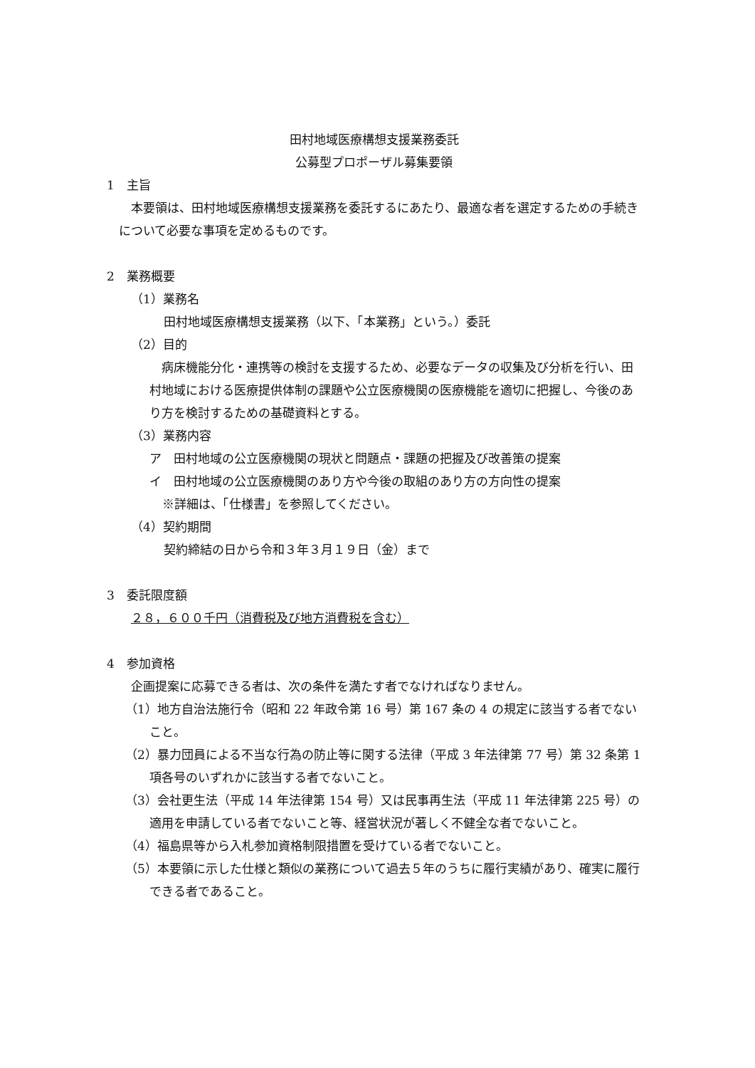田村地域医療構想支援業務委託
公募型プロポーザル募集要領
1　主旨
本要領は、田村地域医療構想支援業務を委託するにあたり、最適な者を選定するための手続きについて必要な事項を定めるものです。
2　業務概要
（1）業務名
田村地域医療構想支援業務（以下、「本業務」という。）委託
（2）目的
病床機能分化・連携等の検討を支援するため、必要なデータの収集及び分析を行い、田村地域における医療提供体制の課題や公立医療機関の医療機能を適切に把握し、今後のあり方を検討するための基礎資料とする。
（3）業務内容
ア　田村地域の公立医療機関の現状と問題点・課題の把握及び改善策の提案
イ　田村地域の公立医療機関のあり方や今後の取組のあり方の方向性の提案
※詳細は、「仕様書」を参照してください。
（4）契約期間
契約締結の日から令和３年３月１９日（金）まで
3　委託限度額
２８，６００千円（消費税及び地方消費税を含む）
4　参加資格
企画提案に応募できる者は、次の条件を満たす者でなければなりません。
（1）地方自治法施行令（昭和 22 年政令第 16 号）第 167 条の 4 の規定に該当する者でないこと。
（2）暴力団員による不当な行為の防止等に関する法律（平成 3 年法律第 77 号）第 32 条第 1 項各号のいずれかに該当する者でないこと。
（3）会社更生法（平成 14 年法律第 154 号）又は民事再生法（平成 11 年法律第 225 号）の適用を申請している者でないこと等、経営状況が著しく不健全な者でないこと。
（4）福島県等から入札参加資格制限措置を受けている者でないこと。
（5）本要領に示した仕様と類似の業務について過去５年のうちに履行実績があり、確実に履行できる者であること。